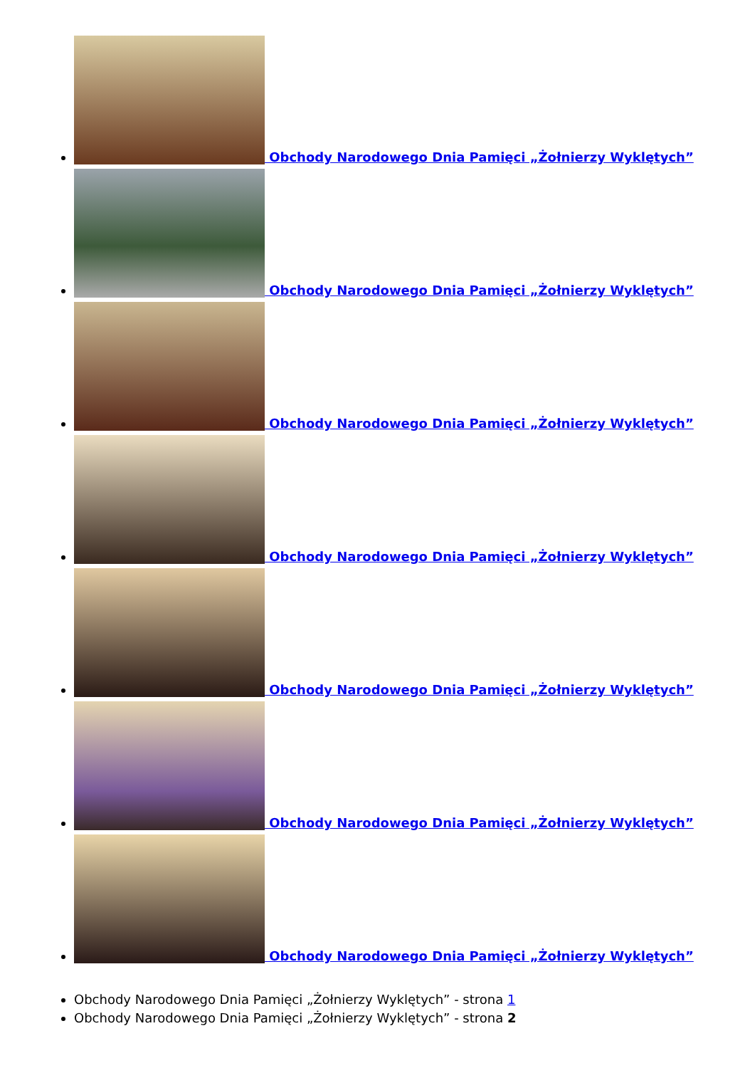Obchody Narodowego Dnia Pamięci „Żołnierzy Wyklętych”
Obchody Narodowego Dnia Pamięci „Żołnierzy Wyklętych”
Obchody Narodowego Dnia Pamięci „Żołnierzy Wyklętych”
Obchody Narodowego Dnia Pamięci „Żołnierzy Wyklętych”
Obchody Narodowego Dnia Pamięci „Żołnierzy Wyklętych”
Obchody Narodowego Dnia Pamięci „Żołnierzy Wyklętych”
Obchody Narodowego Dnia Pamięci „Żołnierzy Wyklętych”
Obchody Narodowego Dnia Pamięci „Żołnierzy Wyklętych” - strona 1
Obchody Narodowego Dnia Pamięci „Żołnierzy Wyklętych” - strona 2